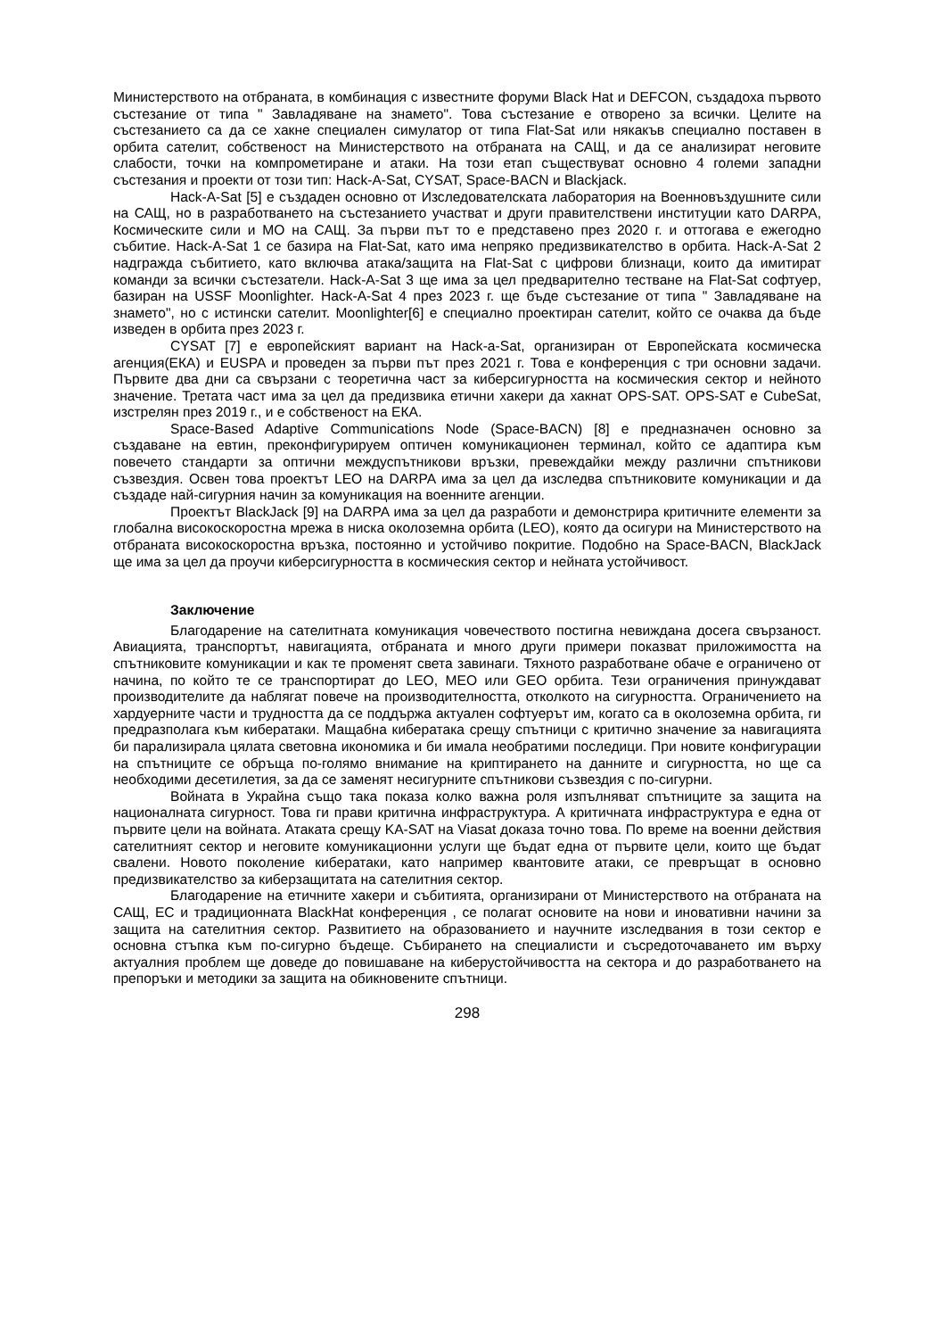Министерството на отбраната, в комбинация с известните форуми Black Hat и DEFCON, създадоха първото състезание от типа " Завладяване на знамето". Това състезание е отворено за всички. Целите на състезанието са да се хакне специален симулатор от типа Flat-Sat или някакъв специално поставен в орбита сателит, собственост на Министерството на отбраната на САЩ, и да се анализират неговите слабости, точки на компрометиране и атаки. На този етап съществуват основно 4 големи западни състезания и проекти от този тип: Hack-A-Sat, CYSAT, Space-BACN и Blackjack.
Hack-A-Sat [5] е създаден основно от Изследователската лаборатория на Военновъздушните сили на САЩ, но в разработването на състезанието участват и други правителствени институции като DARPA, Космическите сили и МО на САЩ. За първи път то е представено през 2020 г. и оттогава е ежегодно събитие. Hack-A-Sat 1 се базира на Flat-Sat, като има непряко предизвикателство в орбита. Hack-A-Sat 2 надгражда събитието, като включва атака/защита на Flat-Sat с цифрови близнаци, които да имитират команди за всички състезатели. Hack-A-Sat 3 ще има за цел предварително тестване на Flat-Sat софтуер, базиран на USSF Moonlighter. Hack-A-Sat 4 през 2023 г. ще бъде състезание от типа " Завладяване на знамето", но с истински сателит. Moonlighter[6] е специално проектиран сателит, който се очаква да бъде изведен в орбита през 2023 г.
CYSAT [7] е европейският вариант на Hack-a-Sat, организиран от Европейската космическа агенция(ЕКА) и EUSPA и проведен за първи път през 2021 г. Това е конференция с три основни задачи. Първите два дни са свързани с теоретична част за киберсигурността на космическия сектор и нейното значение. Третата част има за цел да предизвика етични хакери да хакнат OPS-SAT. OPS-SAT е CubeSat, изстрелян през 2019 г., и е собственост на ЕКА.
Space-Based Adaptive Communications Node (Space-BACN) [8] е предназначен основно за създаване на евтин, преконфигурируем оптичен комуникационен терминал, който се адаптира към повечето стандарти за оптични междуспътникови връзки, превеждайки между различни спътникови съзвездия. Освен това проектът LEO на DARPA има за цел да изследва спътниковите комуникации и да създаде най-сигурния начин за комуникация на военните агенции.
Проектът BlackJack [9] на DARPA има за цел да разработи и демонстрира критичните елементи за глобална високоскоростна мрежа в ниска околоземна орбита (LEO), която да осигури на Министерството на отбраната високоскоростна връзка, постоянно и устойчиво покритие. Подобно на Space-BACN, BlackJack ще има за цел да проучи киберсигурността в космическия сектор и нейната устойчивост.
Заключение
Благодарение на сателитната комуникация човечеството постигна невиждана досега свързаност. Авиацията, транспортът, навигацията, отбраната и много други примери показват приложимостта на спътниковите комуникации и как те променят света завинаги. Тяхното разработване обаче е ограничено от начина, по който те се транспортират до LEO, MEO или GEO орбита. Тези ограничения принуждават производителите да наблягат повече на производителността, отколкото на сигурността. Ограничението на хардуерните части и трудността да се поддържа актуален софтуерът им, когато са в околоземна орбита, ги предразполага към кибератаки. Мащабна кибератака срещу спътници с критично значение за навигацията би парализирала цялата световна икономика и би имала необратими последици. При новите конфигурации на спътниците се обръща по-голямо внимание на криптирането на данните и сигурността, но ще са необходими десетилетия, за да се заменят несигурните спътникови съзвездия с по-сигурни.
Войната в Украйна също така показа колко важна роля изпълняват спътниците за защита на националната сигурност. Това ги прави критична инфраструктура. А критичната инфраструктура е една от първите цели на войната. Атаката срещу KA-SAT на Viasat доказа точно това. По време на военни действия сателитният сектор и неговите комуникационни услуги ще бъдат една от първите цели, които ще бъдат свалени. Новото поколение кибератаки, като например квантовите атаки, се превръщат в основно предизвикателство за киберзащитата на сателитния сектор.
Благодарение на етичните хакери и събитията, организирани от Министерството на отбраната на САЩ, ЕС и традиционната BlackHat конференция , се полагат основите на нови и иновативни начини за защита на сателитния сектор. Развитието на образованието и научните изследвания в този сектор е основна стъпка към по-сигурно бъдеще. Събирането на специалисти и съсредоточаването им върху актуалния проблем ще доведе до повишаване на киберустойчивостта на сектора и до разработването на препоръки и методики за защита на обикновените спътници.
298